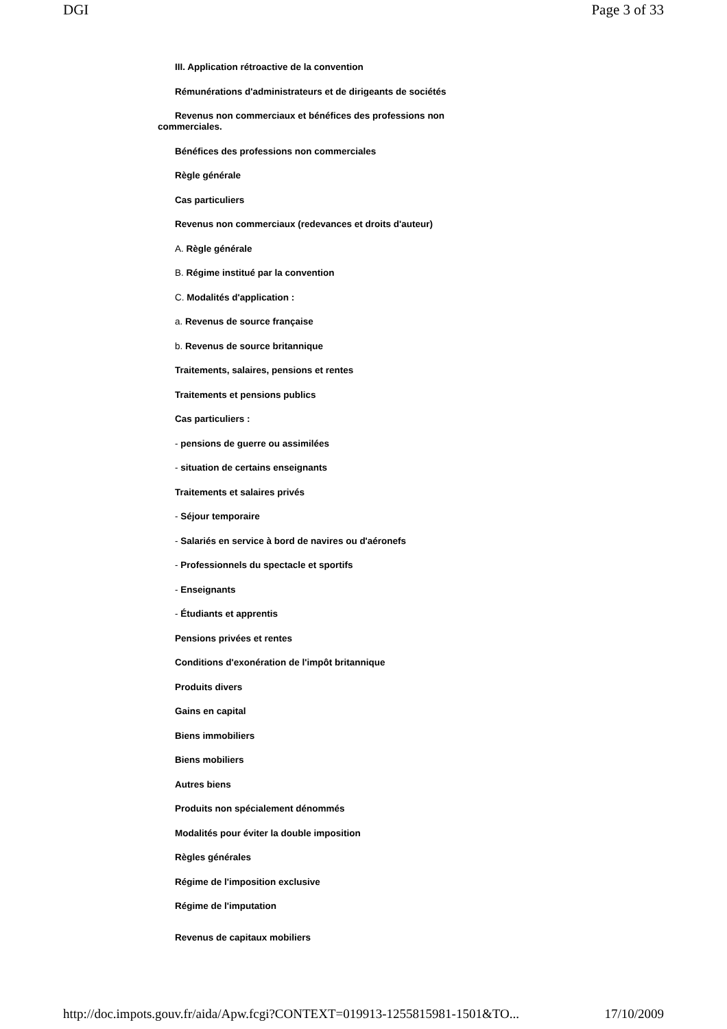DGI Page 3 of 33
III. Application rétroactive de la convention
Rémunérations d'administrateurs et de dirigeants de sociétés
Revenus non commerciaux et bénéfices des professions non commerciales.
Bénéfices des professions non commerciales
Règle générale
Cas particuliers
Revenus non commerciaux (redevances et droits d'auteur)
A. Règle générale
B. Régime institué par la convention
C. Modalités d'application :
a. Revenus de source française
b. Revenus de source britannique
Traitements, salaires, pensions et rentes
Traitements et pensions publics
Cas particuliers :
- pensions de guerre ou assimilées
- situation de certains enseignants
Traitements et salaires privés
- Séjour temporaire
- Salariés en service à bord de navires ou d'aéronefs
- Professionnels du spectacle et sportifs
- Enseignants
- Étudiants et apprentis
Pensions privées et rentes
Conditions d'exonération de l'impôt britannique
Produits divers
Gains en capital
Biens immobiliers
Biens mobiliers
Autres biens
Produits non spécialement dénommés
Modalités pour éviter la double imposition
Règles générales
Régime de l'imposition exclusive
Régime de l'imputation
Revenus de capitaux mobiliers
http://doc.impots.gouv.fr/aida/Apw.fcgi?CONTEXT=019913-1255815981-1501&TO... 17/10/2009